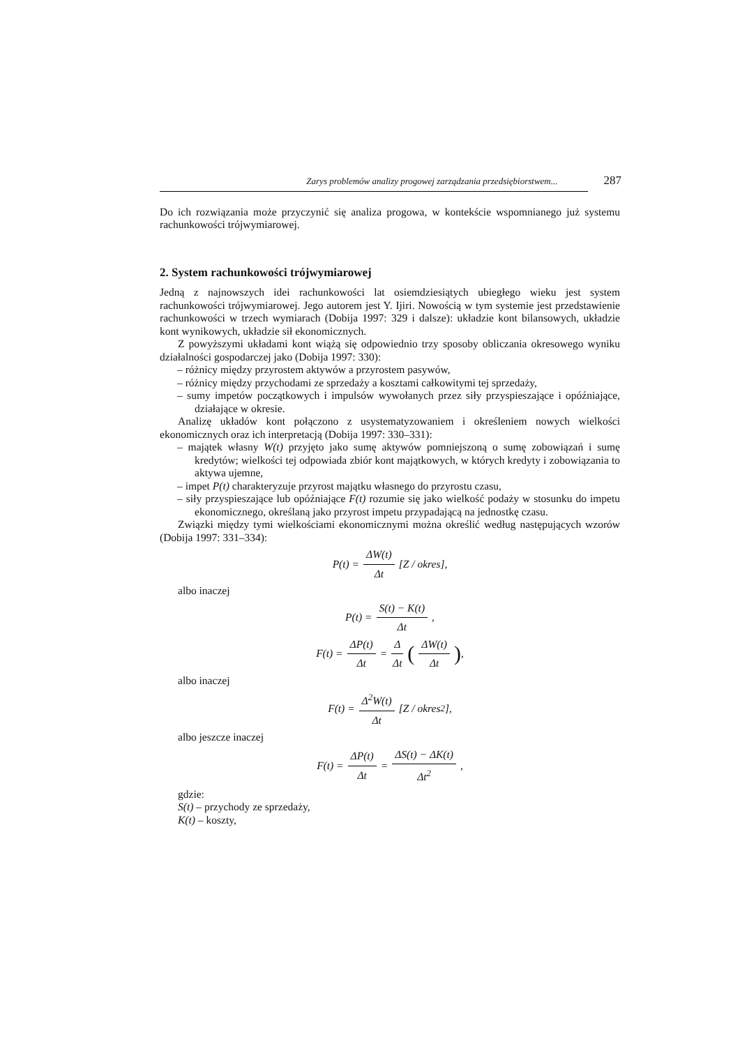Zarys problemów analizy progowej zarządzania przedsiębiorstwem... 287
Do ich rozwiązania może przyczynić się analiza progowa, w kontekście wspomnianego już systemu rachunkowości trójwymiarowej.
2. System rachunkowości trójwymiarowej
Jedną z najnowszych idei rachunkowości lat osiemdziesiątych ubiegłego wieku jest system rachunkowości trójwymiarowej. Jego autorem jest Y. Ijiri. Nowością w tym systemie jest przedstawienie rachunkowości w trzech wymiarach (Dobija 1997: 329 i dalsze): układzie kont bilansowych, układzie kont wynikowych, układzie sił ekonomicznych.
Z powyższymi układami kont wiążą się odpowiednio trzy sposoby obliczania okresowego wyniku działalności gospodarczej jako (Dobija 1997: 330):
– różnicy między przyrostem aktywów a przyrostem pasywów,
– różnicy między przychodami ze sprzedaży a kosztami całkowitymi tej sprzedaży,
– sumy impetów początkowych i impulsów wywołanych przez siły przyspieszające i opóźniające, działające w okresie.
Analizę układów kont połączono z usystematyzowaniem i określeniem nowych wielkości ekonomicznych oraz ich interpretacją (Dobija 1997: 330–331):
– majątek własny W(t) przyjęto jako sumę aktywów pomniejszoną o sumę zobowiązań i sumę kredytów; wielkości tej odpowiada zbiór kont majątkowych, w których kredyty i zobowiązania to aktywa ujemne,
– impet P(t) charakteryzuje przyrost majątku własnego do przyrostu czasu,
– siły przyspieszające lub opóźniające F(t) rozumie się jako wielkość podaży w stosunku do impetu ekonomicznego, określaną jako przyrost impetu przypadającą na jednostkę czasu.
Związki między tymi wielkościami ekonomicznymi można określić według następujących wzorów (Dobija 1997: 331–334):
P(t) = ΔW(t) Δt [Z / okres],
albo inaczej
P(t) = S(t) − K(t) Δt,
F(t) = ΔP(t) Δt = Δ Δt (ΔW(t) Δt),
albo inaczej
F(t) = Δ<sup>2</sup>W(t) Δt [Z / okres<sup>2</sup>],
albo jeszcze inaczej
F(t) = ΔP(t) Δt = ΔS(t) − ΔK(t) Δt<sup>2</sup>,
gdzie:
S(t) – przychody ze sprzedaży,
K(t) – koszty,